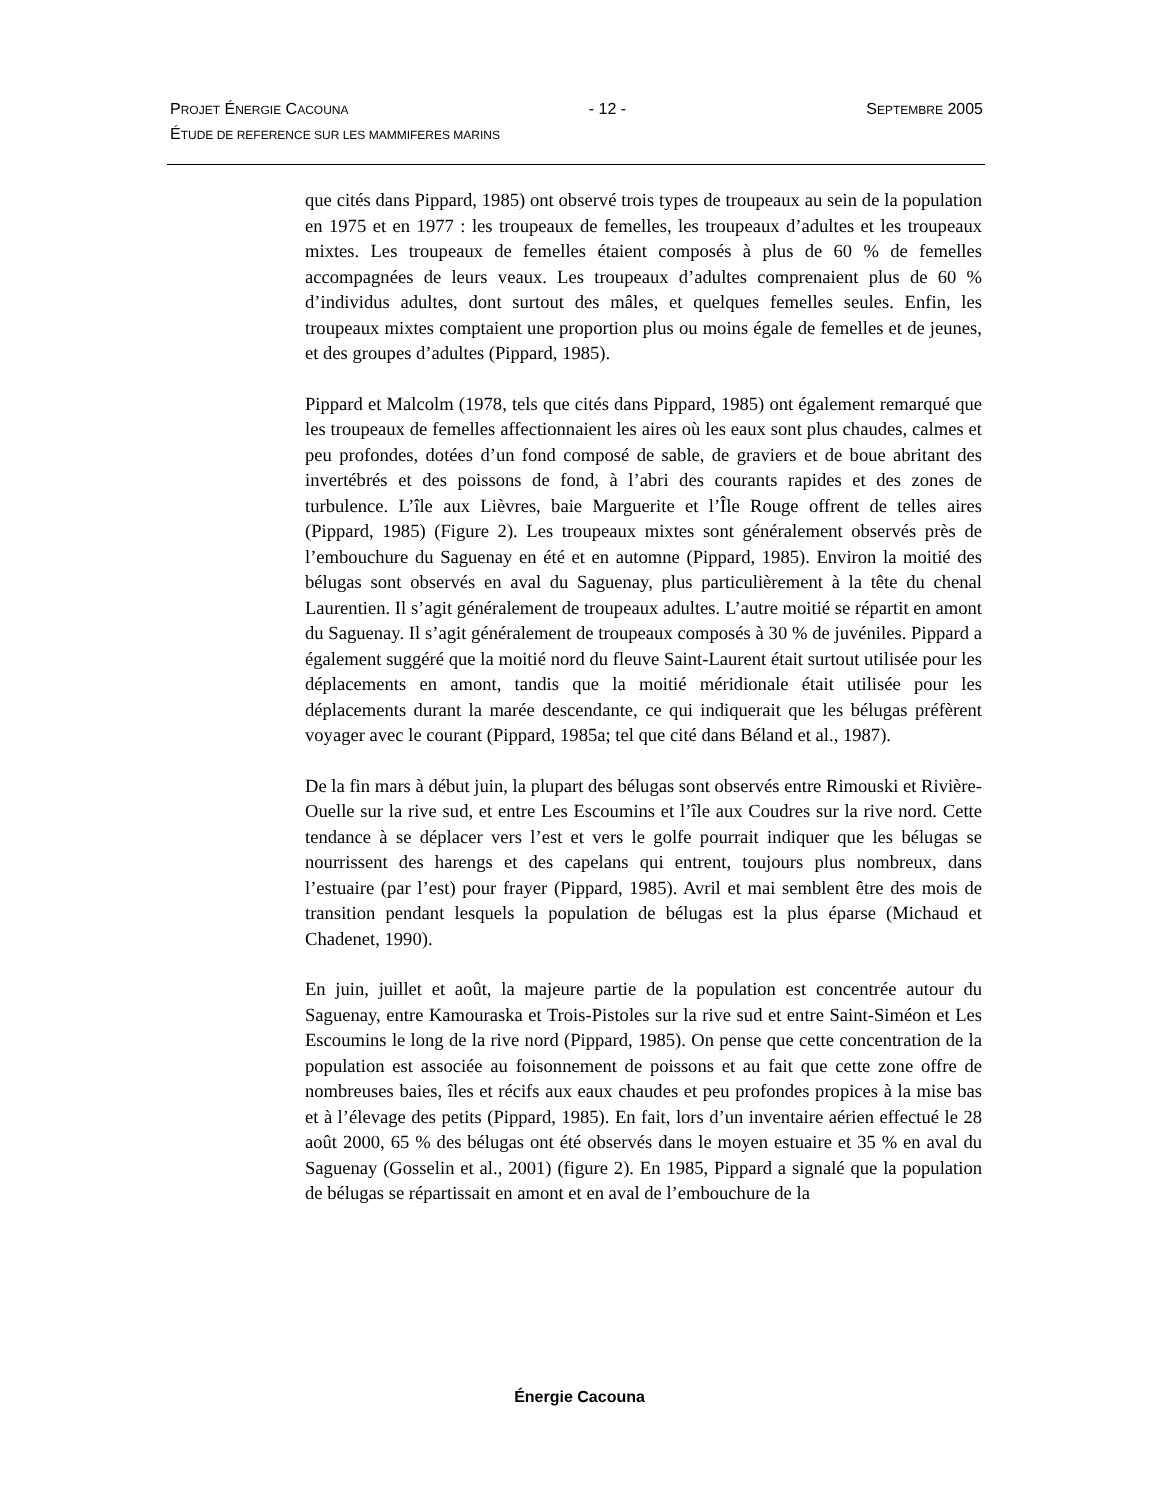PROJET ÉNERGIE CACOUNA - 12 - SEPTEMBRE 2005
ÉTUDE DE REFERENCE SUR LES MAMMIFERES MARINS
que cités dans Pippard, 1985) ont observé trois types de troupeaux au sein de la population en 1975 et en 1977 : les troupeaux de femelles, les troupeaux d’adultes et les troupeaux mixtes. Les troupeaux de femelles étaient composés à plus de 60 % de femelles accompagnées de leurs veaux. Les troupeaux d’adultes comprenaient plus de 60 % d’individus adultes, dont surtout des mâles, et quelques femelles seules. Enfin, les troupeaux mixtes comptaient une proportion plus ou moins égale de femelles et de jeunes, et des groupes d’adultes (Pippard, 1985).
Pippard et Malcolm (1978, tels que cités dans Pippard, 1985) ont également remarqué que les troupeaux de femelles affectionnaient les aires où les eaux sont plus chaudes, calmes et peu profondes, dotées d’un fond composé de sable, de graviers et de boue abritant des invertébrés et des poissons de fond, à l’abri des courants rapides et des zones de turbulence. L’île aux Lièvres, baie Marguerite et l’Île Rouge offrent de telles aires (Pippard, 1985) (Figure 2). Les troupeaux mixtes sont généralement observés près de l’embouchure du Saguenay en été et en automne (Pippard, 1985). Environ la moitié des bélugas sont observés en aval du Saguenay, plus particulièrement à la tête du chenal Laurentien. Il s’agit généralement de troupeaux adultes. L’autre moitié se répartit en amont du Saguenay. Il s’agit généralement de troupeaux composés à 30 % de juvéniles. Pippard a également suggéré que la moitié nord du fleuve Saint-Laurent était surtout utilisée pour les déplacements en amont, tandis que la moitié méridionale était utilisée pour les déplacements durant la marée descendante, ce qui indiquerait que les bélugas préfèrent voyager avec le courant (Pippard, 1985a; tel que cité dans Béland et al., 1987).
De la fin mars à début juin, la plupart des bélugas sont observés entre Rimouski et Rivière-Ouelle sur la rive sud, et entre Les Escoumins et l’île aux Coudres sur la rive nord. Cette tendance à se déplacer vers l’est et vers le golfe pourrait indiquer que les bélugas se nourrissent des harengs et des capelans qui entrent, toujours plus nombreux, dans l’estuaire (par l’est) pour frayer (Pippard, 1985). Avril et mai semblent être des mois de transition pendant lesquels la population de bélugas est la plus éparse (Michaud et Chadenet, 1990).
En juin, juillet et août, la majeure partie de la population est concentrée autour du Saguenay, entre Kamouraska et Trois-Pistoles sur la rive sud et entre Saint-Siméon et Les Escoumins le long de la rive nord (Pippard, 1985). On pense que cette concentration de la population est associée au foisonnement de poissons et au fait que cette zone offre de nombreuses baies, îles et récifs aux eaux chaudes et peu profondes propices à la mise bas et à l’élevage des petits (Pippard, 1985). En fait, lors d’un inventaire aérien effectué le 28 août 2000, 65 % des bélugas ont été observés dans le moyen estuaire et 35 % en aval du Saguenay (Gosselin et al., 2001) (figure 2). En 1985, Pippard a signalé que la population de bélugas se répartissait en amont et en aval de l’embouchure de la
Énergie Cacouna